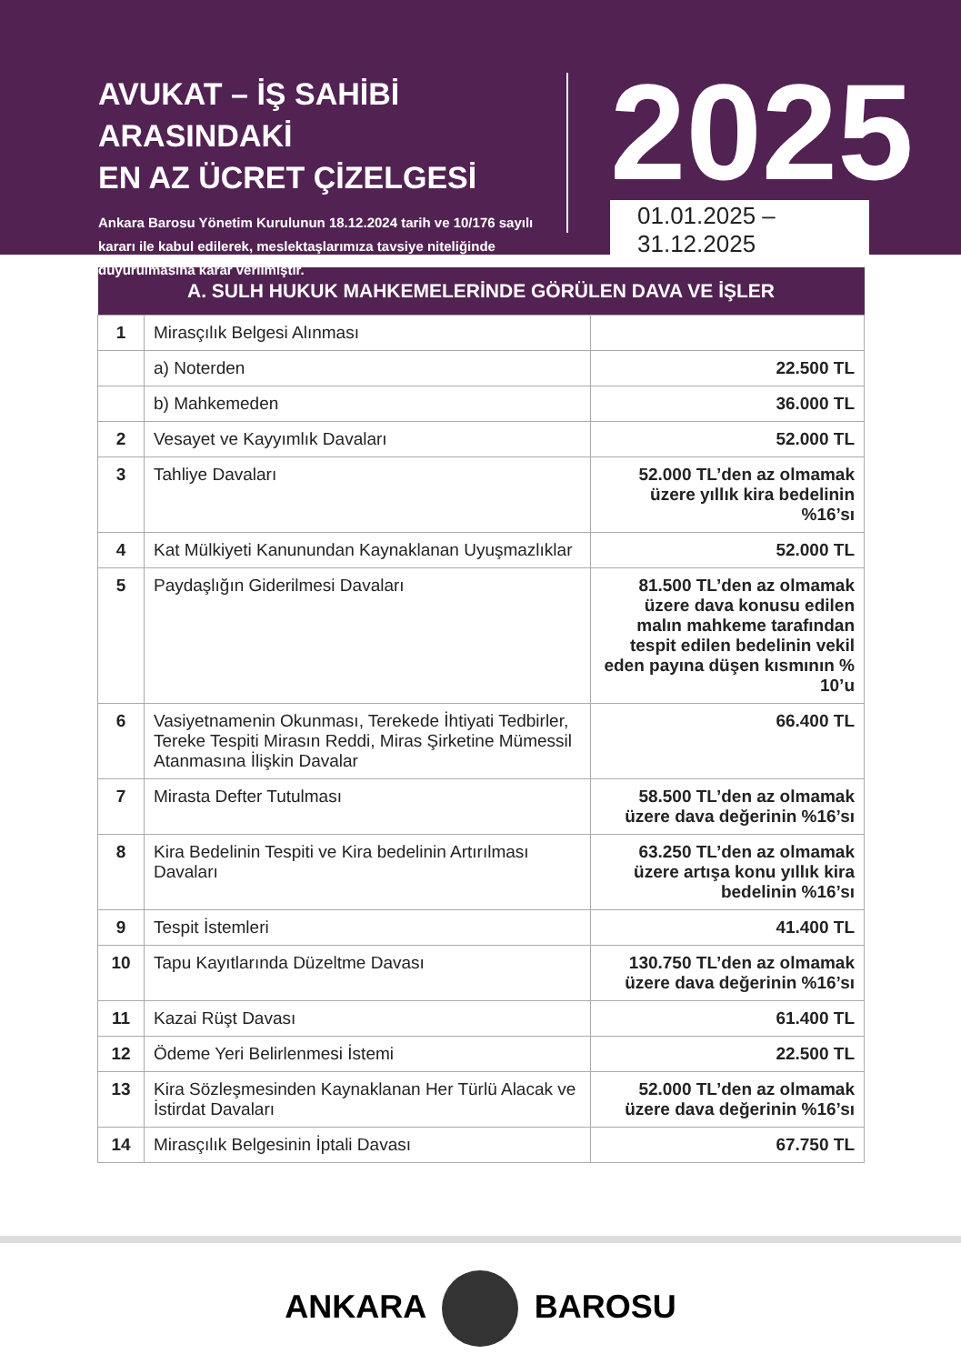AVUKAT – İŞ SAHİBİ ARASINDAKİ
EN AZ ÜCRET ÇİZELGESİ
Ankara Barosu Yönetim Kurulunun 18.12.2024 tarih ve 10/176 sayılı kararı ile kabul edilerek, meslektaşlarımıza tavsiye niteliğinde duyurulmasına karar verilmiştir.
2025
01.01.2025 – 31.12.2025
| A. SULH HUKUK MAHKEMELERİNDE GÖRÜLEN DAVA VE İŞLER | | |
| --- | --- | --- |
| 1 | Mirasçılık Belgesi Alınması | |
| | a) Noterden | 22.500 TL |
| | b) Mahkemeden | 36.000 TL |
| 2 | Vesayet ve Kayyımlık Davaları | 52.000 TL |
| 3 | Tahliye Davaları | 52.000 TL’den az olmamak üzere yıllık kira bedelinin %16’sı |
| 4 | Kat Mülkiyeti Kanunundan Kaynaklanan Uyuşmazlıklar | 52.000 TL |
| 5 | Paydaşlığın Giderilmesi Davaları | 81.500 TL’den az olmamak üzere dava konusu edilen malın mahkeme tarafından tespit edilen bedelinin vekil eden payına düşen kısmının % 10’u |
| 6 | Vasiyetnamenin Okunması, Terekede İhtiyati Tedbirler, Tereke Tespiti Mirasın Reddi, Miras Şirketine Mümessil Atanmasına İlişkin Davalar | 66.400 TL |
| 7 | Mirasta Defter Tutulması | 58.500 TL’den az olmamak üzere dava değerinin %16’sı |
| 8 | Kira Bedelinin Tespiti ve Kira bedelinin Artırılması Davaları | 63.250 TL’den az olmamak üzere artışa konu yıllık kira bedelinin %16’sı |
| 9 | Tespit İstemleri | 41.400 TL |
| 10 | Tapu Kayıtlarında Düzeltme Davası | 130.750 TL’den az olmamak üzere dava değerinin %16’sı |
| 11 | Kazai Rüşt Davası | 61.400 TL |
| 12 | Ödeme Yeri Belirlenmesi İstemi | 22.500 TL |
| 13 | Kira Sözleşmesinden Kaynaklanan Her Türlü Alacak ve İstirdat Davaları | 52.000 TL’den az olmamak üzere dava değerinin %16’sı |
| 14 | Mirasçılık Belgesinin İptali Davası | 67.750 TL |
ANKARA BAROSU